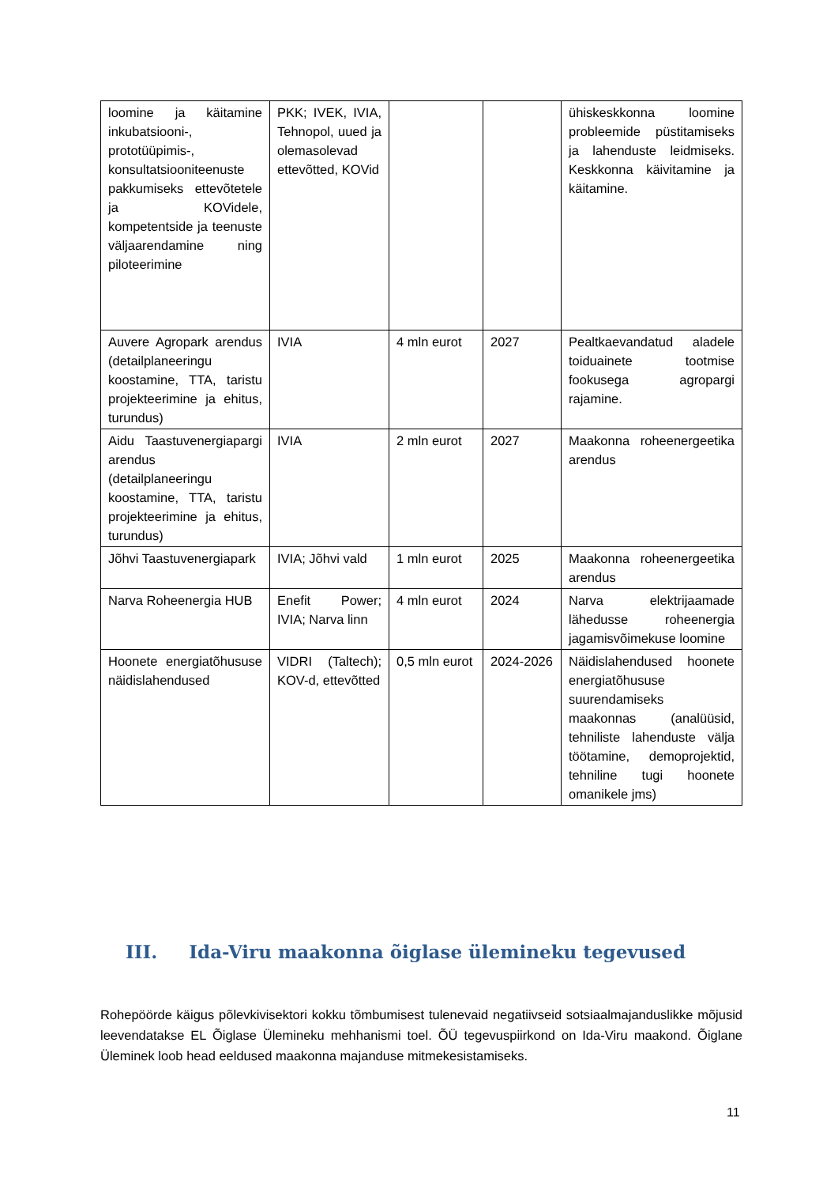| loomine ja käitamine inkubatsiooni-, prototüüpimis-, konsultatsiooniteenuste pakkumiseks ettevõtetele ja KOVidele, kompetentside ja teenuste väljaarendamine ning piloteerimine | PKK; IVEK, IVIA, Tehnopol, uued ja olemasolevad ettevõtted, KOVid | | | ühiskeskkonna loomine probleemide püstitamiseks ja lahenduste leidmiseks. Keskkonna käivitamine ja käitamine. |
| Auvere Agropark arendus (detailplaneeringu koostamine, TTA, taristu projekteerimine ja ehitus, turundus) | IVIA | 4 mln eurot | 2027 | Pealtkaevandatud aladele toiduainete tootmise fookusega agropargi rajamine. |
| Aidu Taastuvenergiapargi arendus (detailplaneeringu koostamine, TTA, taristu projekteerimine ja ehitus, turundus) | IVIA | 2 mln eurot | 2027 | Maakonna roheenergeetika arendus |
| Jõhvi Taastuvenergiapark | IVIA; Jõhvi vald | 1 mln eurot | 2025 | Maakonna roheenergeetika arendus |
| Narva Roheenergia HUB | Enefit Power; IVIA; Narva linn | 4 mln eurot | 2024 | Narva elektrijaamade lähedusse roheenergia jagamisvõimekuse loomine |
| Hoonete energiatõhususe näidislahendused | VIDRI (Taltech); KOV-d, ettevõtted | 0,5 mln eurot | 2024-2026 | Näidislahendused hoonete energiatõhususe suurendamiseks maakonnas (analüüsid, tehniliste lahenduste välja töötamine, demoprojektid, tehniline tugi hoonete omanikele jms) |
III. Ida-Viru maakonna õiglase ülemineku tegevused
Rohepöörde käigus põlevkivisektori kokku tõmbumisest tulenevaid negatiivseid sotsiaalmajanduslikke mõjusid leevendatakse EL Õiglase Ülemineku mehhanismi toel. ÕÜ tegevuspiirkond on Ida-Viru maakond. Õiglane Üleminek loob head eeldused maakonna majanduse mitmekesistamiseks.
11